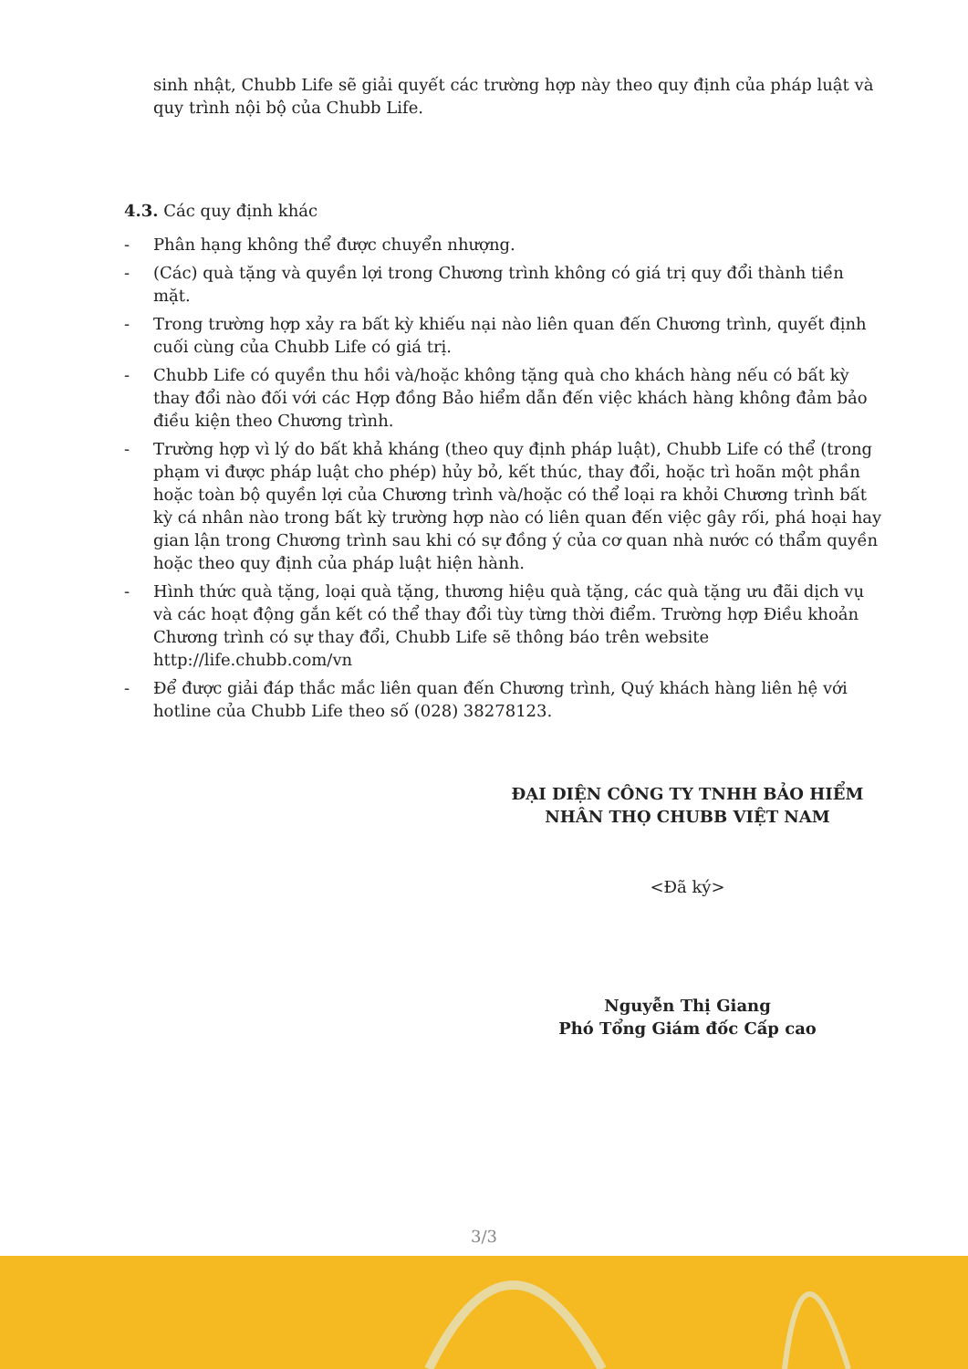sinh nhật, Chubb Life sẽ giải quyết các trường hợp này theo quy định của pháp luật và quy trình nội bộ của Chubb Life.
4.3. Các quy định khác
- Phân hạng không thể được chuyển nhượng.
- (Các) quà tặng và quyền lợi trong Chương trình không có giá trị quy đổi thành tiền mặt.
- Trong trường hợp xảy ra bất kỳ khiếu nại nào liên quan đến Chương trình, quyết định cuối cùng của Chubb Life có giá trị.
- Chubb Life có quyền thu hồi và/hoặc không tặng quà cho khách hàng nếu có bất kỳ thay đổi nào đối với các Hợp đồng Bảo hiểm dẫn đến việc khách hàng không đảm bảo điều kiện theo Chương trình.
- Trường hợp vì lý do bất khả kháng (theo quy định pháp luật), Chubb Life có thể (trong phạm vi được pháp luật cho phép) hủy bỏ, kết thúc, thay đổi, hoặc trì hoãn một phần hoặc toàn bộ quyền lợi của Chương trình và/hoặc có thể loại ra khỏi Chương trình bất kỳ cá nhân nào trong bất kỳ trường hợp nào có liên quan đến việc gây rối, phá hoại hay gian lận trong Chương trình sau khi có sự đồng ý của cơ quan nhà nước có thẩm quyền hoặc theo quy định của pháp luật hiện hành.
- Hình thức quà tặng, loại quà tặng, thương hiệu quà tặng, các quà tặng ưu đãi dịch vụ và các hoạt động gắn kết có thể thay đổi tùy từng thời điểm. Trường hợp Điều khoản Chương trình có sự thay đổi, Chubb Life sẽ thông báo trên website http://life.chubb.com/vn
- Để được giải đáp thắc mắc liên quan đến Chương trình, Quý khách hàng liên hệ với hotline của Chubb Life theo số (028) 38278123.
ĐẠI DIỆN CÔNG TY TNHH BẢO HIỂM NHÂN THỌ CHUBB VIỆT NAM
<Đã ký>
Nguyễn Thị Giang
Phó Tổng Giám đốc Cấp cao
3/3